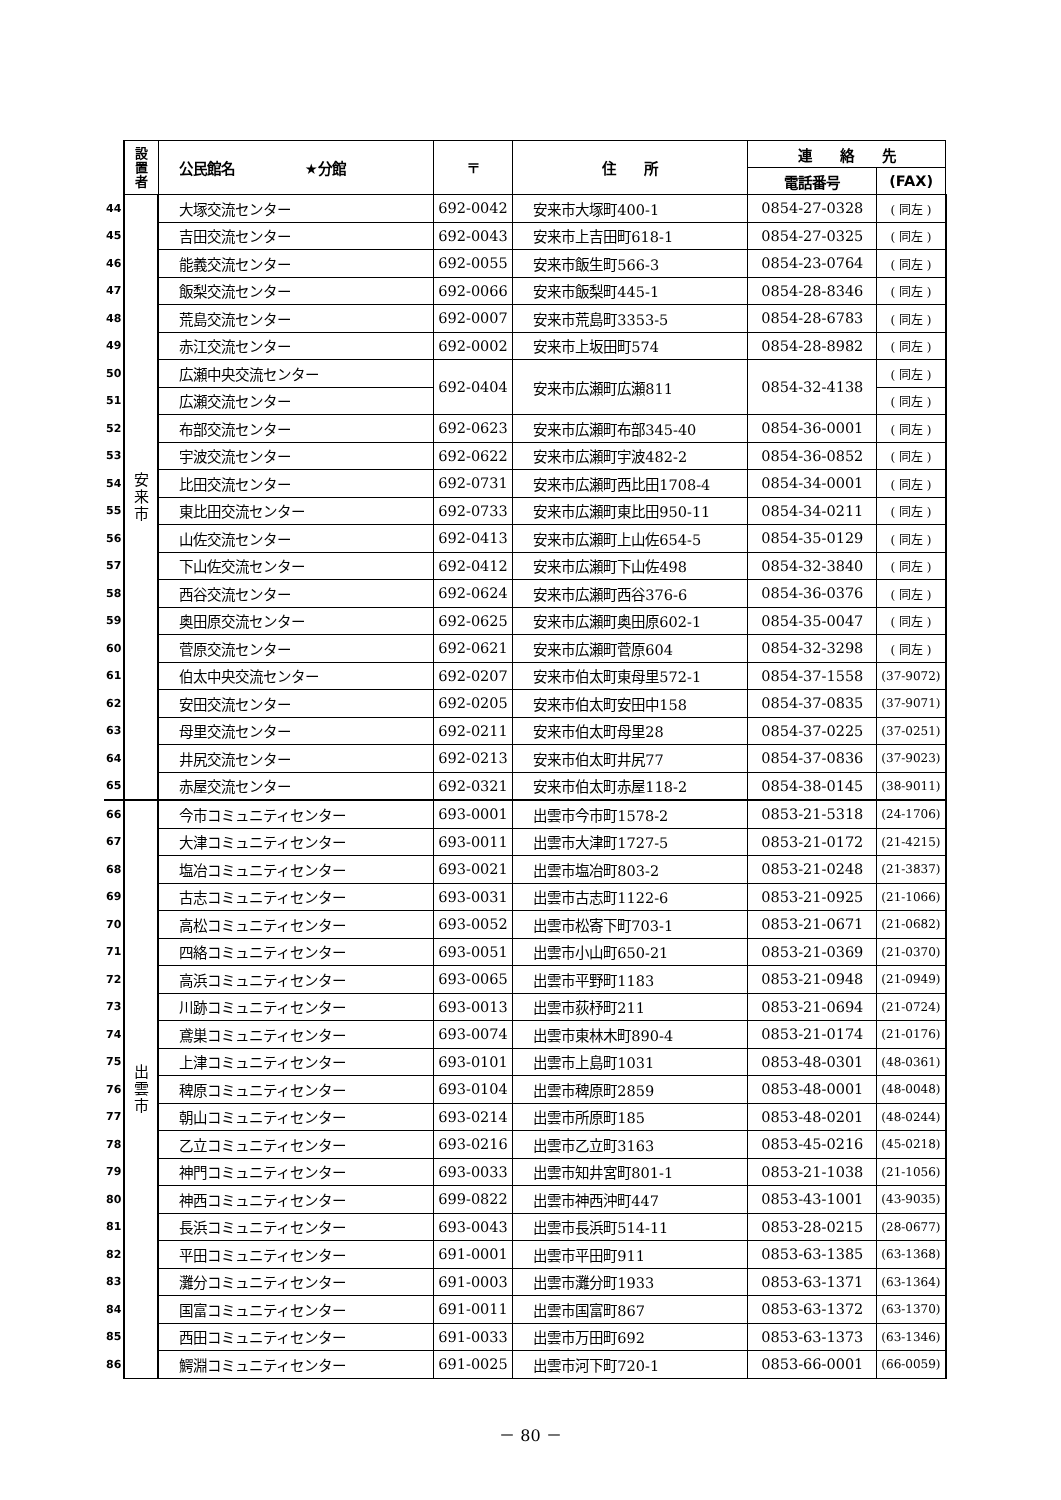| | 設 置 者 | 公民館名 ★分館 | 〒 | 住 所 | 連 絡 先 | |
| --- | --- | --- | --- | --- | --- | --- |
| | | | | | 電話番号 | (FAX) |
| 44 | 安 来 市 | 大塚交流センター | 692-0042 | 安来市大塚町400-1 | 0854-27-0328 | ( 同左 ) |
| 45 | | 吉田交流センター | 692-0043 | 安来市上吉田町618-1 | 0854-27-0325 | ( 同左 ) |
| 46 | | 能義交流センター | 692-0055 | 安来市飯生町566-3 | 0854-23-0764 | ( 同左 ) |
| 47 | | 飯梨交流センター | 692-0066 | 安来市飯梨町445-1 | 0854-28-8346 | ( 同左 ) |
| 48 | | 荒島交流センター | 692-0007 | 安来市荒島町3353-5 | 0854-28-6783 | ( 同左 ) |
| 49 | | 赤江交流センター | 692-0002 | 安来市上坂田町574 | 0854-28-8982 | ( 同左 ) |
| 50 | | 広瀬中央交流センター | 692-0404 | 安来市広瀬町広瀬811 | 0854-32-4138 | ( 同左 ) |
| 51 | | 広瀬交流センター | | | | ( 同左 ) |
| 52 | | 布部交流センター | 692-0623 | 安来市広瀬町布部345-40 | 0854-36-0001 | ( 同左 ) |
| 53 | | 宇波交流センター | 692-0622 | 安来市広瀬町宇波482-2 | 0854-36-0852 | ( 同左 ) |
| 54 | | 比田交流センター | 692-0731 | 安来市広瀬町西比田1708-4 | 0854-34-0001 | ( 同左 ) |
| 55 | | 東比田交流センター | 692-0733 | 安来市広瀬町東比田950-11 | 0854-34-0211 | ( 同左 ) |
| 56 | | 山佐交流センター | 692-0413 | 安来市広瀬町上山佐654-5 | 0854-35-0129 | ( 同左 ) |
| 57 | | 下山佐交流センター | 692-0412 | 安来市広瀬町下山佐498 | 0854-32-3840 | ( 同左 ) |
| 58 | | 西谷交流センター | 692-0624 | 安来市広瀬町西谷376-6 | 0854-36-0376 | ( 同左 ) |
| 59 | | 奥田原交流センター | 692-0625 | 安来市広瀬町奥田原602-1 | 0854-35-0047 | ( 同左 ) |
| 60 | | 菅原交流センター | 692-0621 | 安来市広瀬町菅原604 | 0854-32-3298 | ( 同左 ) |
| 61 | | 伯太中央交流センター | 692-0207 | 安来市伯太町東母里572-1 | 0854-37-1558 | (37-9072) |
| 62 | | 安田交流センター | 692-0205 | 安来市伯太町安田中158 | 0854-37-0835 | (37-9071) |
| 63 | | 母里交流センター | 692-0211 | 安来市伯太町母里28 | 0854-37-0225 | (37-0251) |
| 64 | | 井尻交流センター | 692-0213 | 安来市伯太町井尻77 | 0854-37-0836 | (37-9023) |
| 65 | | 赤屋交流センター | 692-0321 | 安来市伯太町赤屋118-2 | 0854-38-0145 | (38-9011) |
| 66 | 出 雲 市 | 今市コミュニティセンター | 693-0001 | 出雲市今市町1578-2 | 0853-21-5318 | (24-1706) |
| 67 | | 大津コミュニティセンター | 693-0011 | 出雲市大津町1727-5 | 0853-21-0172 | (21-4215) |
| 68 | | 塩冶コミュニティセンター | 693-0021 | 出雲市塩冶町803-2 | 0853-21-0248 | (21-3837) |
| 69 | | 古志コミュニティセンター | 693-0031 | 出雲市古志町1122-6 | 0853-21-0925 | (21-1066) |
| 70 | | 高松コミュニティセンター | 693-0052 | 出雲市松寄下町703-1 | 0853-21-0671 | (21-0682) |
| 71 | | 四絡コミュニティセンター | 693-0051 | 出雲市小山町650-21 | 0853-21-0369 | (21-0370) |
| 72 | | 高浜コミュニティセンター | 693-0065 | 出雲市平野町1183 | 0853-21-0948 | (21-0949) |
| 73 | | 川跡コミュニティセンター | 693-0013 | 出雲市荻杼町211 | 0853-21-0694 | (21-0724) |
| 74 | | 鳶巣コミュニティセンター | 693-0074 | 出雲市東林木町890-4 | 0853-21-0174 | (21-0176) |
| 75 | | 上津コミュニティセンター | 693-0101 | 出雲市上島町1031 | 0853-48-0301 | (48-0361) |
| 76 | | 稗原コミュニティセンター | 693-0104 | 出雲市稗原町2859 | 0853-48-0001 | (48-0048) |
| 77 | | 朝山コミュニティセンター | 693-0214 | 出雲市所原町185 | 0853-48-0201 | (48-0244) |
| 78 | | 乙立コミュニティセンター | 693-0216 | 出雲市乙立町3163 | 0853-45-0216 | (45-0218) |
| 79 | | 神門コミュニティセンター | 693-0033 | 出雲市知井宮町801-1 | 0853-21-1038 | (21-1056) |
| 80 | | 神西コミュニティセンター | 699-0822 | 出雲市神西沖町447 | 0853-43-1001 | (43-9035) |
| 81 | | 長浜コミュニティセンター | 693-0043 | 出雲市長浜町514-11 | 0853-28-0215 | (28-0677) |
| 82 | | 平田コミュニティセンター | 691-0001 | 出雲市平田町911 | 0853-63-1385 | (63-1368) |
| 83 | | 灘分コミュニティセンター | 691-0003 | 出雲市灘分町1933 | 0853-63-1371 | (63-1364) |
| 84 | | 国富コミュニティセンター | 691-0011 | 出雲市国富町867 | 0853-63-1372 | (63-1370) |
| 85 | | 西田コミュニティセンター | 691-0033 | 出雲市万田町692 | 0853-63-1373 | (63-1346) |
| 86 | | 鰐淵コミュニティセンター | 691-0025 | 出雲市河下町720-1 | 0853-66-0001 | (66-0059) |
－ 80 －